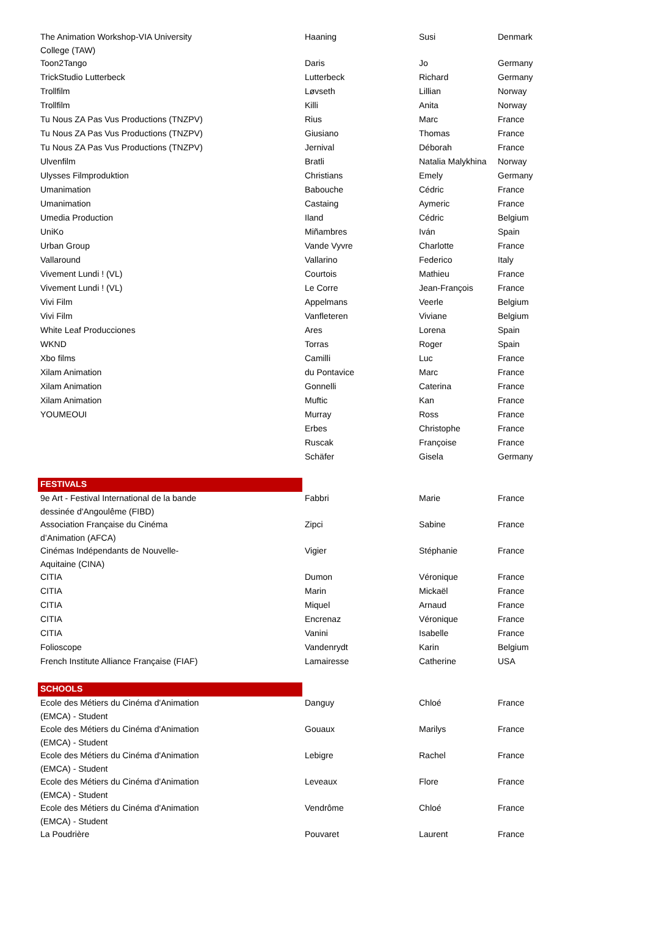| The Animation Workshop-VIA University College (TAW) | Haaning | Susi | Denmark |
| Toon2Tango | Daris | Jo | Germany |
| TrickStudio Lutterbeck | Lutterbeck | Richard | Germany |
| Trollfilm | Løvseth | Lillian | Norway |
| Trollfilm | Killi | Anita | Norway |
| Tu Nous ZA Pas Vus Productions (TNZPV) | Rius | Marc | France |
| Tu Nous ZA Pas Vus Productions (TNZPV) | Giusiano | Thomas | France |
| Tu Nous ZA Pas Vus Productions (TNZPV) | Jernival | Déborah | France |
| Ulvenfilm | Bratli | Natalia Malykhina | Norway |
| Ulysses Filmproduktion | Christians | Emely | Germany |
| Umanimation | Babouche | Cédric | France |
| Umanimation | Castaing | Aymeric | France |
| Umedia Production | Iland | Cédric | Belgium |
| UniKo | Miñambres | Iván | Spain |
| Urban Group | Vande Vyvre | Charlotte | France |
| Vallaround | Vallarino | Federico | Italy |
| Vivement Lundi ! (VL) | Courtois | Mathieu | France |
| Vivement Lundi ! (VL) | Le Corre | Jean-François | France |
| Vivi Film | Appelmans | Veerle | Belgium |
| Vivi Film | Vanfleteren | Viviane | Belgium |
| White Leaf Producciones | Ares | Lorena | Spain |
| WKND | Torras | Roger | Spain |
| Xbo films | Camilli | Luc | France |
| Xilam Animation | du Pontavice | Marc | France |
| Xilam Animation | Gonnelli | Caterina | France |
| Xilam Animation | Muftic | Kan | France |
| YOUMEOUI | Murray | Ross | France |
| | Erbes | Christophe | France |
| | Ruscak | Françoise | France |
| | Schäfer | Gisela | Germany |
| FESTIVALS | | | |
| 9e Art - Festival International de la bande dessinée d'Angoulême (FIBD) | Fabbri | Marie | France |
| Association Française du Cinéma d’Animation (AFCA) | Zipci | Sabine | France |
| Cinémas Indépendants de Nouvelle- Aquitaine (CINA) | Vigier | Stéphanie | France |
| CITIA | Dumon | Véronique | France |
| CITIA | Marin | Mickaël | France |
| CITIA | Miquel | Arnaud | France |
| CITIA | Encrenaz | Véronique | France |
| CITIA | Vanini | Isabelle | France |
| Folioscope | Vandenrydt | Karin | Belgium |
| French Institute Alliance Française (FIAF) | Lamairesse | Catherine | USA |
| SCHOOLS | | | |
| Ecole des Métiers du Cinéma d'Animation (EMCA) - Student | Danguy | Chloé | France |
| Ecole des Métiers du Cinéma d'Animation (EMCA) - Student | Gouaux | Marilys | France |
| Ecole des Métiers du Cinéma d'Animation (EMCA) - Student | Lebigre | Rachel | France |
| Ecole des Métiers du Cinéma d'Animation (EMCA) - Student | Leveaux | Flore | France |
| Ecole des Métiers du Cinéma d'Animation (EMCA) - Student | Vendrôme | Chloé | France |
| La Poudrière | Pouvaret | Laurent | France |